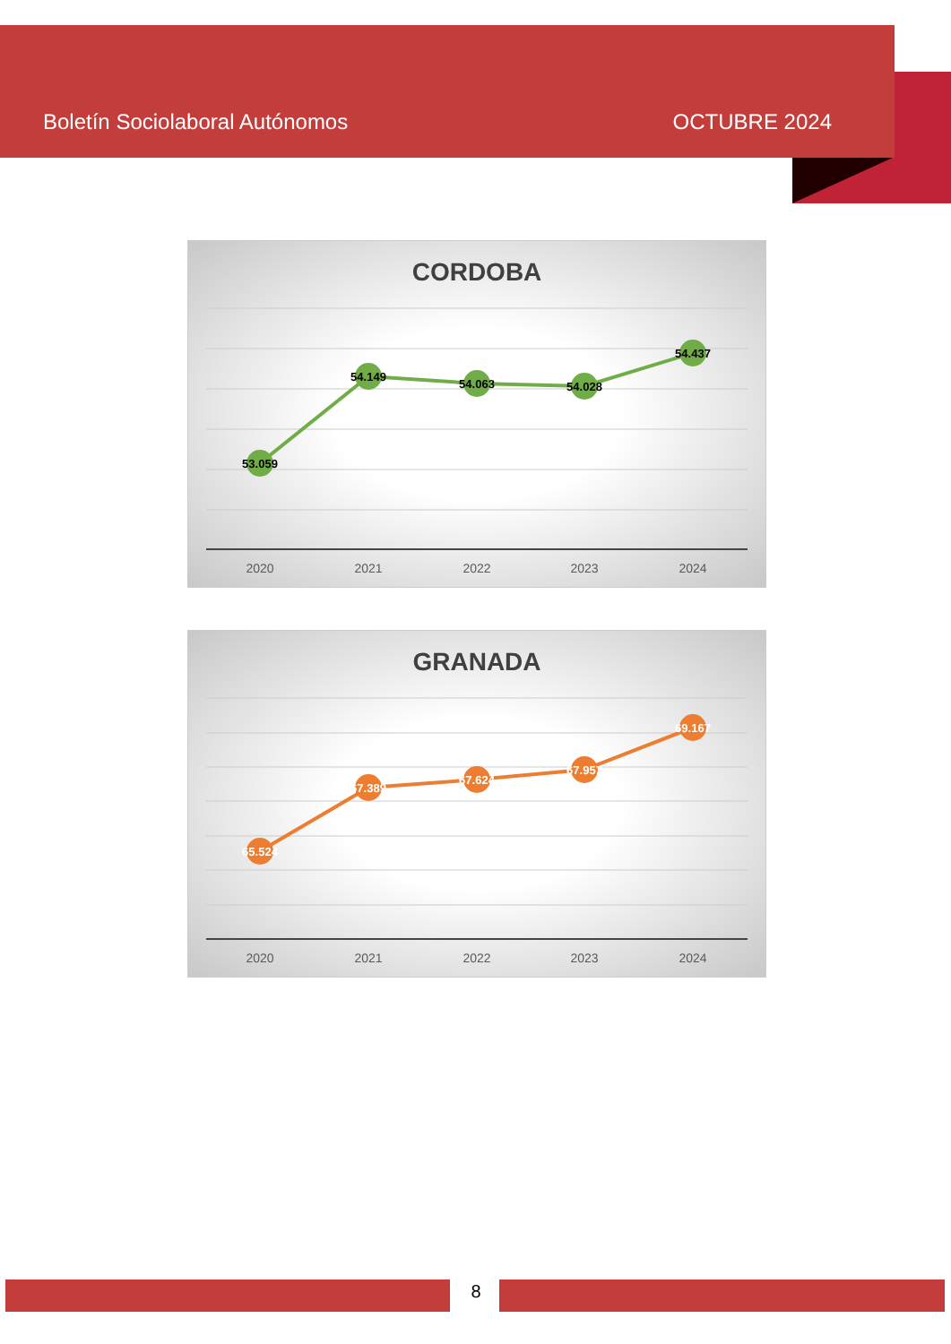Boletín Sociolaboral Autónomos OCTUBRE 2024
CORDOBA
53.059
54.149
54.063
54.028
54.437
2020
2021
2022
2023
2024
GRANADA
65.524
67.389
67.624
67.957
69.167
2020
2021
2022
2023
2024
8